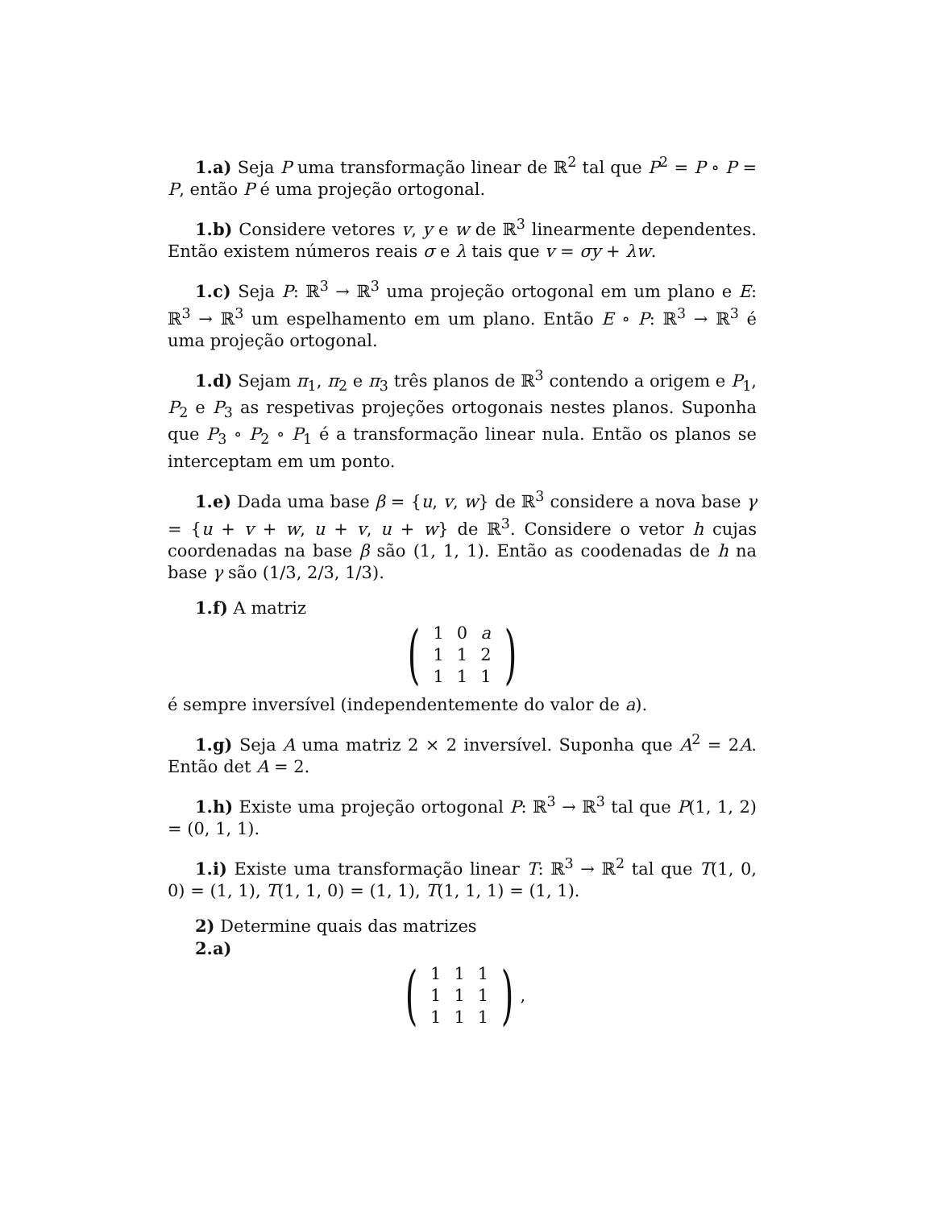1.a) Seja P uma transformação linear de ℝ<sup>2</sup> tal que P<sup>2</sup> = P ∘ P = P, então P é uma projeção ortogonal.
1.b) Considere vetores v, y e w de ℝ<sup>3</sup> linearmente dependentes. Então existem números reais σ e λ tais que v = σy + λw.
1.c) Seja P: ℝ<sup>3</sup> → ℝ<sup>3</sup> uma projeção ortogonal em um plano e E: ℝ<sup>3</sup> → ℝ<sup>3</sup> um espelhamento em um plano. Então E ∘ P: ℝ<sup>3</sup> → ℝ<sup>3</sup> é uma projeção ortogonal.
1.d) Sejam π<sub>1</sub>, π<sub>2</sub> e π<sub>3</sub> três planos de ℝ<sup>3</sup> contendo a origem e P<sub>1</sub>, P<sub>2</sub> e P<sub>3</sub> as respetivas projeções ortogonais nestes planos. Suponha que P<sub>3</sub> ∘ P<sub>2</sub> ∘ P<sub>1</sub> é a transformação linear nula. Então os planos se interceptam em um ponto.
1.e) Dada uma base β = {u, v, w} de ℝ<sup>3</sup> considere a nova base γ = {u + v + w, u + v, u + w} de ℝ<sup>3</sup>. Considere o vetor h cujas coordenadas na base β são (1, 1, 1). Então as coodenadas de h na base γ são (1/3, 2/3, 1/3).
1.f) A matriz
(
| 1 | 0 | a |
| 1 | 1 | 2 |
| 1 | 1 | 1 |
)
é sempre inversível (independentemente do valor de a).
1.g) Seja A uma matriz 2 × 2 inversível. Suponha que A<sup>2</sup> = 2A. Então det A = 2.
1.h) Existe uma projeção ortogonal P: ℝ<sup>3</sup> → ℝ<sup>3</sup> tal que P(1, 1, 2) = (0, 1, 1).
1.i) Existe uma transformação linear T: ℝ<sup>3</sup> → ℝ<sup>2</sup> tal que T(1, 0, 0) = (1, 1), T(1, 1, 0) = (1, 1), T(1, 1, 1) = (1, 1).
2) Determine quais das matrizes
2.a)
(
| 1 | 1 | 1 |
| 1 | 1 | 1 |
| 1 | 1 | 1 |
),